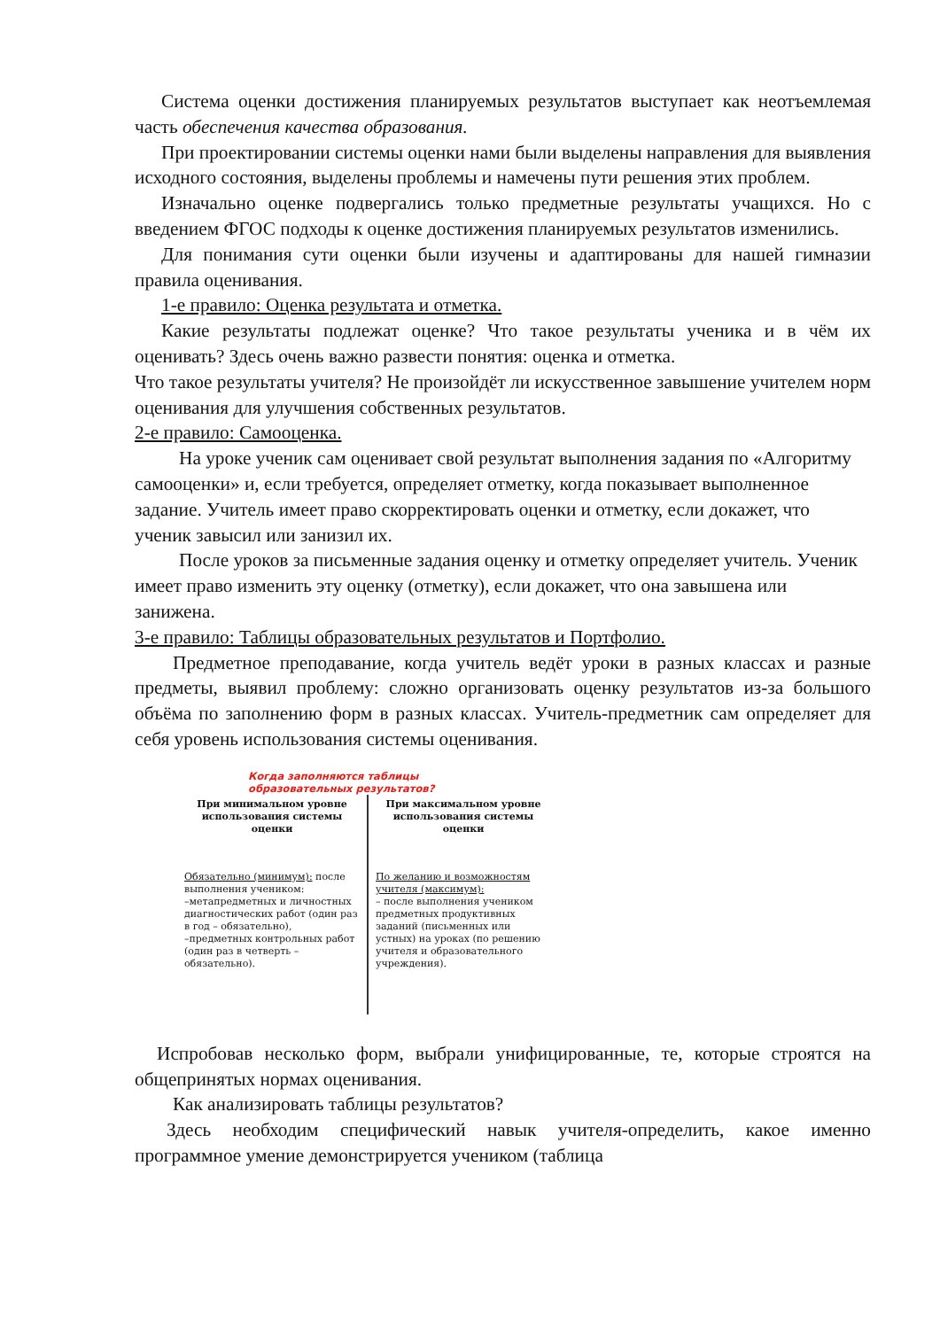Система оценки достижения планируемых результатов выступает как неотъемлемая часть обеспечения качества образования.
При проектировании системы оценки нами были выделены направления для выявления исходного состояния, выделены проблемы и намечены пути решения этих проблем.
Изначально оценке подвергались только предметные результаты учащихся. Но с введением ФГОС подходы к оценке достижения планируемых результатов изменились.
Для понимания сути оценки были изучены и адаптированы для нашей гимназии правила оценивания.
1-е правило: Оценка результата и отметка.
Какие результаты подлежат оценке? Что такое результаты ученика и в чём их оценивать? Здесь очень важно развести понятия: оценка и отметка.
Что такое результаты учителя? Не произойдёт ли искусственное завышение учителем норм оценивания для улучшения собственных результатов.
2-е правило: Самооценка.
На уроке ученик сам оценивает свой результат выполнения задания по «Алгоритму самооценки» и, если требуется, определяет отметку, когда показывает выполненное задание. Учитель имеет право скорректировать оценки и отметку, если докажет, что ученик завысил или занизил их.
После уроков за письменные задания оценку и отметку определяет учитель. Ученик имеет право изменить эту оценку (отметку), если докажет, что она завышена или занижена.
3-е правило: Таблицы образовательных результатов и Портфолио.
Предметное преподавание, когда учитель ведёт уроки в разных классах и разные предметы, выявил проблему: сложно организовать оценку результатов из-за большого объёма по заполнению форм в разных классах. Учитель-предметник сам определяет для себя уровень использования системы оценивания.
Когда заполняются таблицы
образовательных результатов?
При минимальном уровне использования системы оценки
Обязательно (минимум): после выполнения учеником:
–метапредметных и личностных диагностических работ (один раз в год – обязательно),
–предметных контрольных работ (один раз в четверть – обязательно).
При максимальном уровне использования системы оценки
По желанию и возможностям учителя (максимум):
– после выполнения учеником предметных продуктивных заданий (письменных или устных) на уроках (по решению учителя и образовательного учреждения).
Испробовав несколько форм, выбрали унифицированные, те, которые строятся на общепринятых нормах оценивания.
Как анализировать таблицы результатов?
Здесь необходим специфический навык учителя-определить, какое именно программное умение демонстрируется учеником (таблица